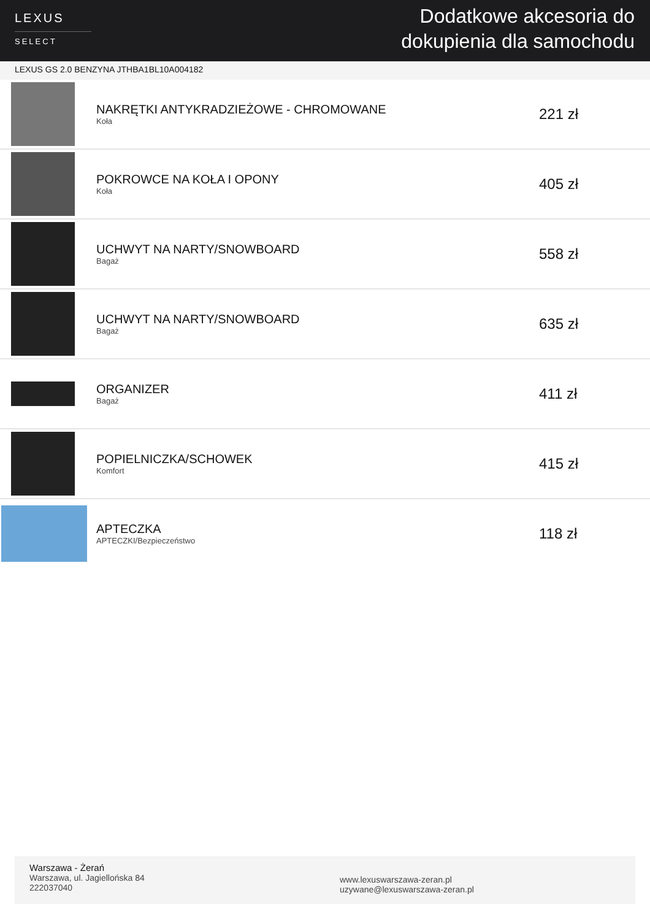LEXUS
SELECT
Dodatkowe akcesoria do
dokupienia dla samochodu
LEXUS GS 2.0 BENZYNA JTHBA1BL10A004182
| | NAKRĘTKI ANTYKRADZIEŻOWE - CHROMOWANE Koła | 221 zł |
| | POKROWCE NA KOŁA I OPONY Koła | 405 zł |
| | UCHWYT NA NARTY/SNOWBOARD Bagaż | 558 zł |
| | UCHWYT NA NARTY/SNOWBOARD Bagaż | 635 zł |
| | ORGANIZER Bagaż | 411 zł |
| | POPIELNICZKA/SCHOWEK Komfort | 415 zł |
| | APTECZKA APTECZKI/Bezpieczeństwo | 118 zł |
Warszawa - Żerań
Warszawa, ul. Jagiellońska 84
222037040
www.lexuswarszawa-zeran.pl
uzywane@lexuswarszawa-zeran.pl